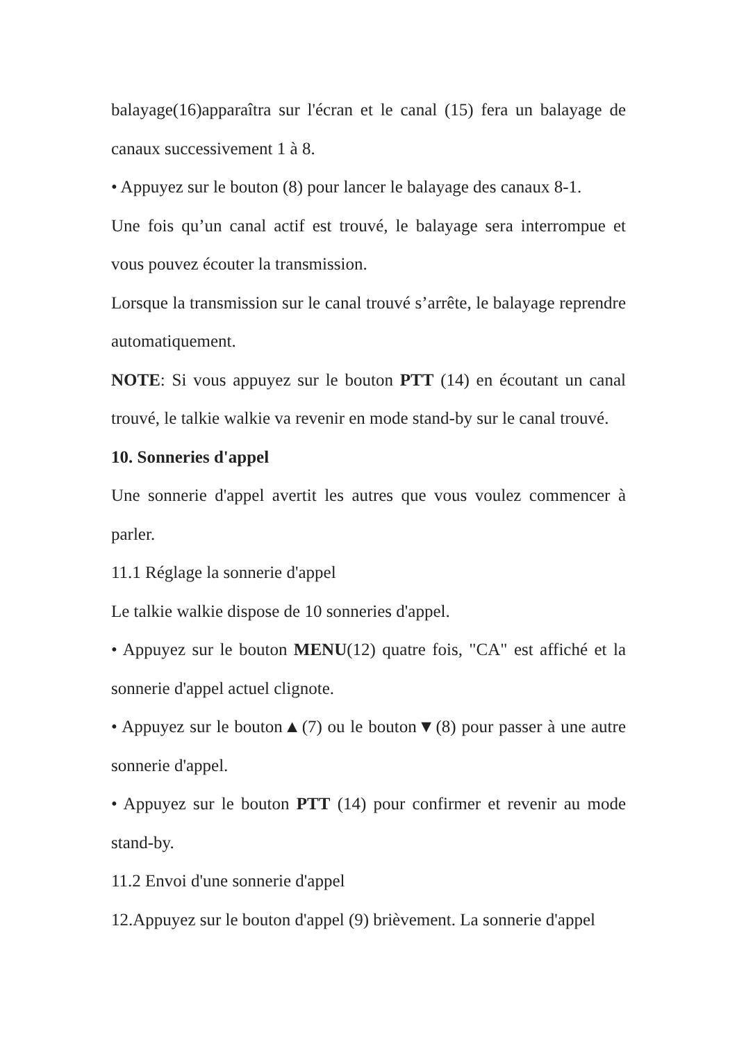balayage(16)apparaîtra sur l'écran et le canal (15) fera un balayage de canaux successivement 1 à 8.
• Appuyez sur le bouton (8) pour lancer le balayage des canaux 8-1.
Une fois qu’un canal actif est trouvé, le balayage sera interrompue et vous pouvez écouter la transmission.
Lorsque la transmission sur le canal trouvé s’arrête, le balayage reprendre automatiquement.
NOTE: Si vous appuyez sur le bouton PTT (14) en écoutant un canal trouvé, le talkie walkie va revenir en mode stand-by sur le canal trouvé.
10. Sonneries d'appel
Une sonnerie d'appel avertit les autres que vous voulez commencer à parler.
11.1 Réglage la sonnerie d'appel
Le talkie walkie dispose de 10 sonneries d'appel.
• Appuyez sur le bouton MENU(12) quatre fois, "CA" est affiché et la sonnerie d'appel actuel clignote.
• Appuyez sur le bouton▲(7) ou le bouton▼(8) pour passer à une autre sonnerie d'appel.
• Appuyez sur le bouton PTT (14) pour confirmer et revenir au mode stand-by.
11.2 Envoi d'une sonnerie d'appel
12.Appuyez sur le bouton d'appel (9) brièvement. La sonnerie d'appel